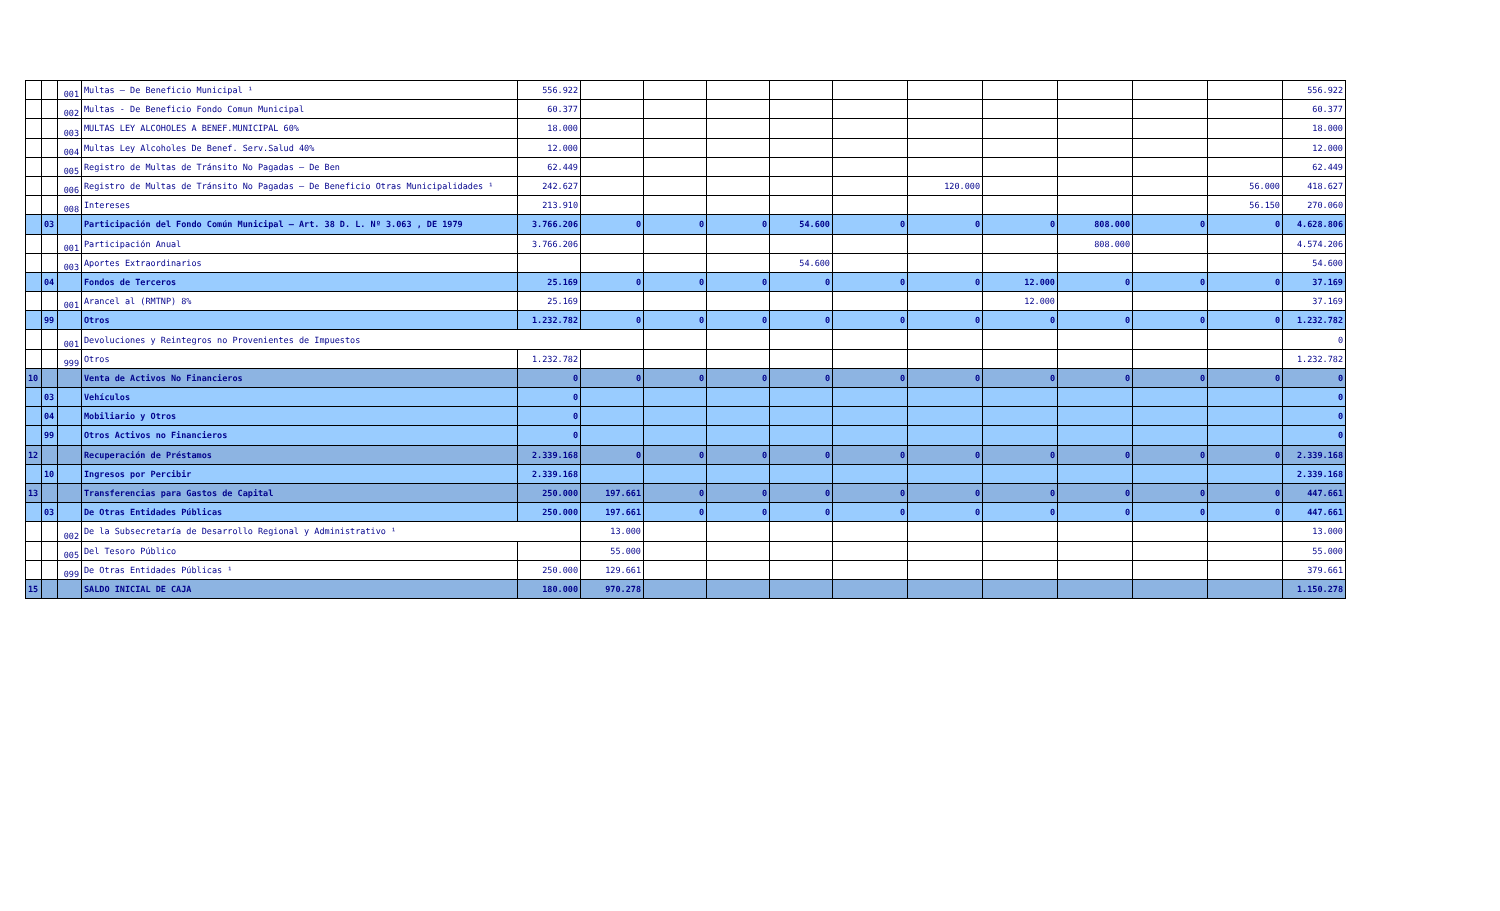| | | 001 | Multas – De Beneficio Municipal ¹ | 556.922 | | | | | | | | | | | 556.922 |
| | | 002 | Multas - De Beneficio Fondo Comun Municipal | 60.377 | | | | | | | | | | | 60.377 |
| | | 003 | MULTAS LEY ALCOHOLES A BENEF.MUNICIPAL 60% | 18.000 | | | | | | | | | | | 18.000 |
| | | 004 | Multas Ley Alcoholes De Benef. Serv.Salud 40% | 12.000 | | | | | | | | | | | 12.000 |
| | | 005 | Registro de Multas de Tránsito No Pagadas – De Ben | 62.449 | | | | | | | | | | | 62.449 |
| | | 006 | Registro de Multas de Tránsito No Pagadas – De Beneficio Otras Municipalidades ¹ | 242.627 | | | | | | 120.000 | | | | 56.000 | 418.627 |
| | | 008 | Intereses | 213.910 | | | | | | | | | | 56.150 | 270.060 |
| | 03 | | Participación del Fondo Común Municipal – Art. 38 D. L. Nº 3.063 , DE 1979 | 3.766.206 | 0 | 0 | 0 | 54.600 | 0 | 0 | 0 | 808.000 | 0 | 0 | 4.628.806 |
| | | 001 | Participación Anual | 3.766.206 | | | | | | | | 808.000 | | | 4.574.206 |
| | | 003 | Aportes Extraordinarios | | | | | 54.600 | | | | | | | 54.600 |
| | 04 | | Fondos de Terceros | 25.169 | 0 | 0 | 0 | 0 | 0 | 0 | 12.000 | 0 | 0 | 0 | 37.169 |
| | | 001 | Arancel al (RMTNP) 8% | 25.169 | | | | | | | 12.000 | | | | 37.169 |
| | 99 | | Otros | 1.232.782 | 0 | 0 | 0 | 0 | 0 | 0 | 0 | 0 | 0 | 0 | 1.232.782 |
| | | 001 | Devoluciones y Reintegros no Provenientes de Impuestos | | | | | | | | | | | | 0 |
| | | 999 | Otros | 1.232.782 | | | | | | | | | | | 1.232.782 |
| 10 | | | Venta de Activos No Financieros | 0 | 0 | 0 | 0 | 0 | 0 | 0 | 0 | 0 | 0 | 0 | 0 |
| | 03 | | Vehículos | 0 | | | | | | | | | | | 0 |
| | 04 | | Mobiliario y Otros | 0 | | | | | | | | | | | 0 |
| | 99 | | Otros Activos no Financieros | 0 | | | | | | | | | | | 0 |
| 12 | | | Recuperación de Préstamos | 2.339.168 | 0 | 0 | 0 | 0 | 0 | 0 | 0 | 0 | 0 | 0 | 2.339.168 |
| | 10 | | Ingresos por Percibir | 2.339.168 | | | | | | | | | | | 2.339.168 |
| 13 | | | Transferencias para Gastos de Capital | 250.000 | 197.661 | 0 | 0 | 0 | 0 | 0 | 0 | 0 | 0 | 0 | 447.661 |
| | 03 | | De Otras Entidades Públicas | 250.000 | 197.661 | 0 | 0 | 0 | 0 | 0 | 0 | 0 | 0 | 0 | 447.661 |
| | | 002 | De la Subsecretaría de Desarrollo Regional y Administrativo ¹ | | 13.000 | | | | | | | | | | 13.000 |
| | | 005 | Del Tesoro Público | | 55.000 | | | | | | | | | | 55.000 |
| | | 099 | De Otras Entidades Públicas ¹ | 250.000 | 129.661 | | | | | | | | | | 379.661 |
| 15 | | | SALDO INICIAL DE CAJA | 180.000 | 970.278 | | | | | | | | | | 1.150.278 |